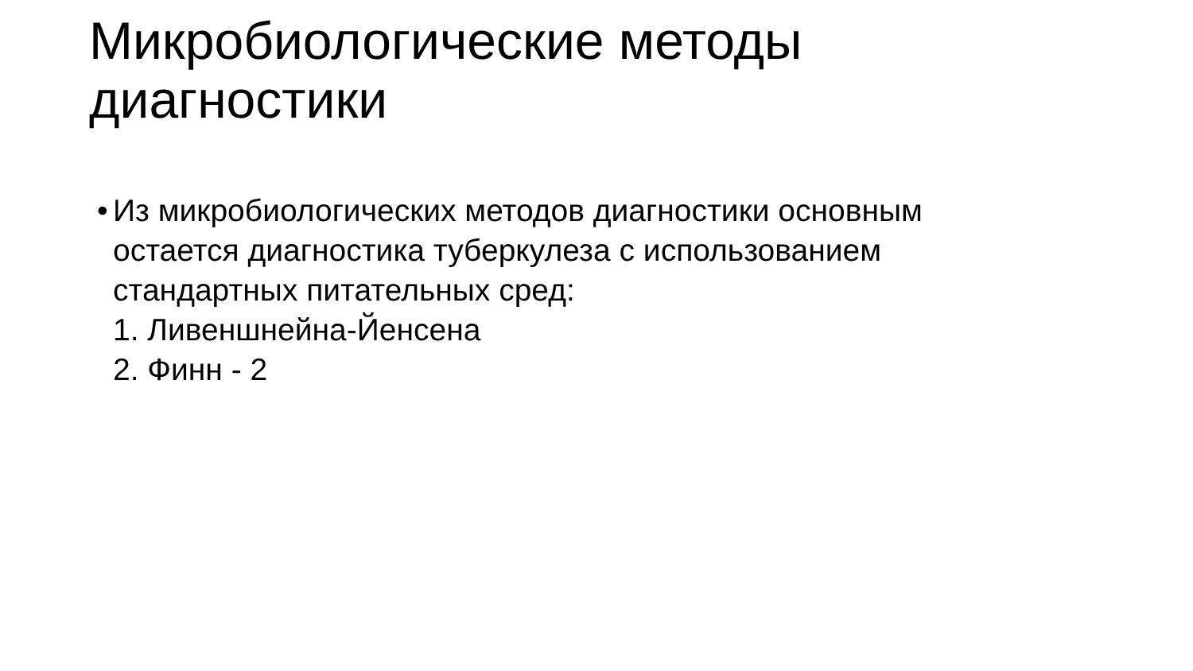Микробиологические методы
диагностики
•
Из микробиологических методов диагностики основным
остается диагностика туберкулеза с использованием
стандартных питательных сред:
1. Ливеншнейна-Йенсена
2. Финн - 2